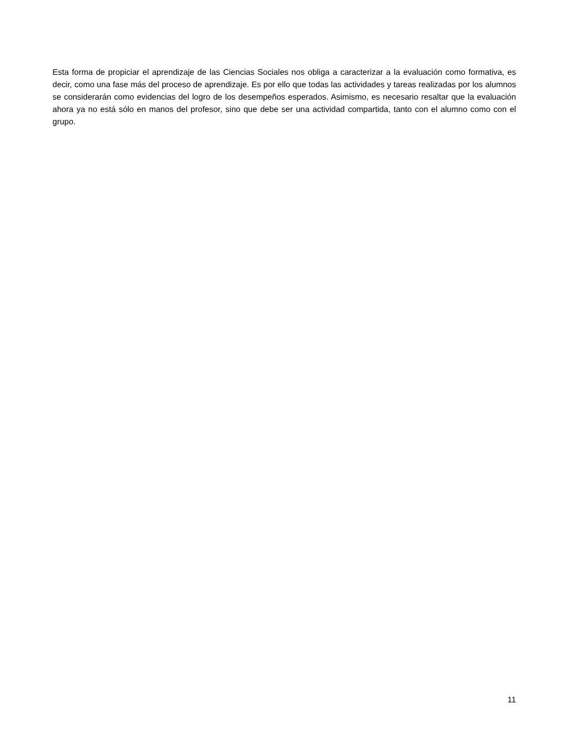Esta forma de propiciar el aprendizaje de las Ciencias Sociales nos obliga a caracterizar a la evaluación como formativa, es decir, como una fase más del proceso de aprendizaje. Es por ello que todas las actividades y tareas realizadas por los alumnos se considerarán como evidencias del logro de los desempeños esperados. Asimismo, es necesario resaltar que la evaluación ahora ya no está sólo en manos del profesor, sino que debe ser una actividad compartida, tanto con el alumno como con el grupo.
11